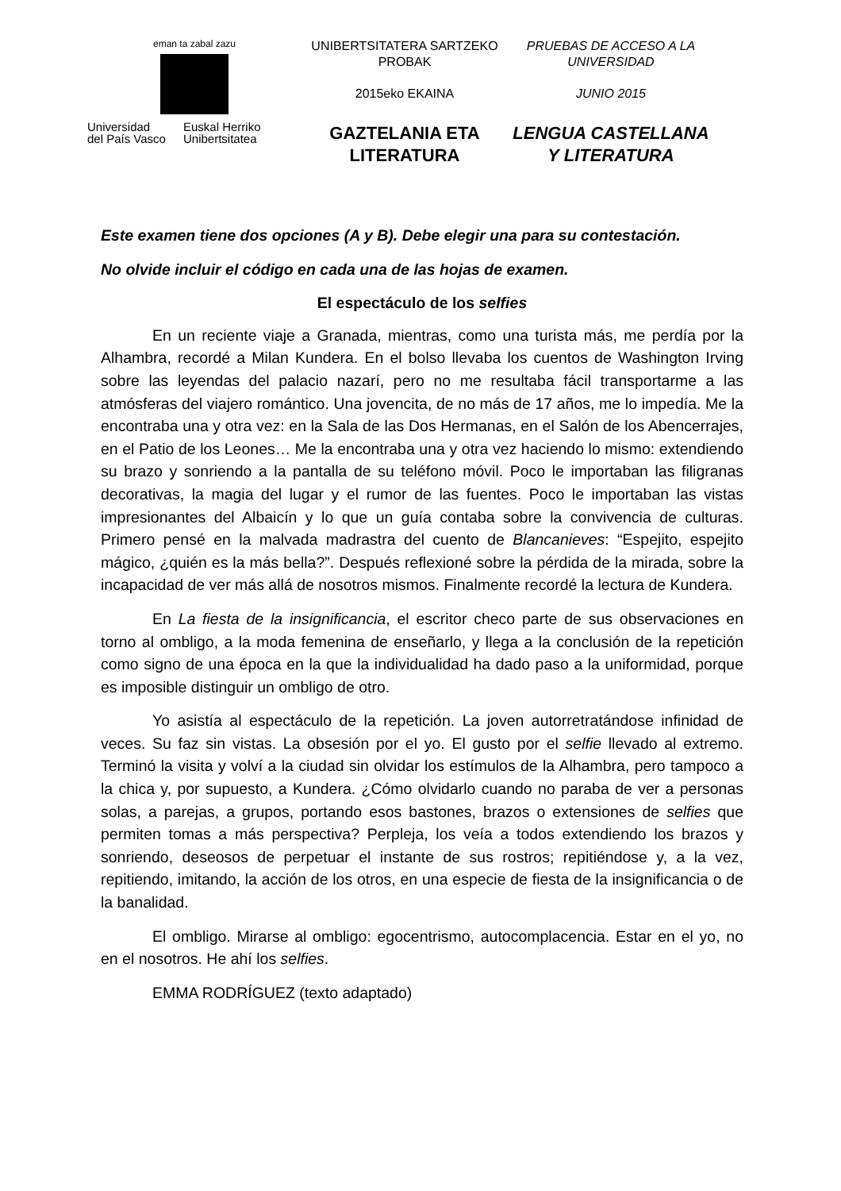​
eman ta zabal zazu
Universidad
del País Vasco Euskal Herriko
Unibertsitatea
UNIBERTSITATERA SARTZEKO PROBAK
2015eko EKAINA
GAZTELANIA ETA LITERATURA
PRUEBAS DE ACCESO A LA UNIVERSIDAD
JUNIO 2015
LENGUA CASTELLANA Y LITERATURA
Este examen tiene dos opciones (A y B). Debe elegir una para su contestación.
No olvide incluir el código en cada una de las hojas de examen.
El espectáculo de los selfies
En un reciente viaje a Granada, mientras, como una turista más, me perdía por la Alhambra, recordé a Milan Kundera. En el bolso llevaba los cuentos de Washington Irving sobre las leyendas del palacio nazarí, pero no me resultaba fácil transportarme a las atmósferas del viajero romántico. Una jovencita, de no más de 17 años, me lo impedía. Me la encontraba una y otra vez: en la Sala de las Dos Hermanas, en el Salón de los Abencerrajes, en el Patio de los Leones… Me la encontraba una y otra vez haciendo lo mismo: extendiendo su brazo y sonriendo a la pantalla de su teléfono móvil. Poco le importaban las filigranas decorativas, la magia del lugar y el rumor de las fuentes. Poco le importaban las vistas impresionantes del Albaicín y lo que un guía contaba sobre la convivencia de culturas. Primero pensé en la malvada madrastra del cuento de Blancanieves: “Espejito, espejito mágico, ¿quién es la más bella?”. Después reflexioné sobre la pérdida de la mirada, sobre la incapacidad de ver más allá de nosotros mismos. Finalmente recordé la lectura de Kundera.
En La fiesta de la insignificancia, el escritor checo parte de sus observaciones en torno al ombligo, a la moda femenina de enseñarlo, y llega a la conclusión de la repetición como signo de una época en la que la individualidad ha dado paso a la uniformidad, porque es imposible distinguir un ombligo de otro.
Yo asistía al espectáculo de la repetición. La joven autorretratándose infinidad de veces. Su faz sin vistas. La obsesión por el yo. El gusto por el selfie llevado al extremo. Terminó la visita y volví a la ciudad sin olvidar los estímulos de la Alhambra, pero tampoco a la chica y, por supuesto, a Kundera. ¿Cómo olvidarlo cuando no paraba de ver a personas solas, a parejas, a grupos, portando esos bastones, brazos o extensiones de selfies que permiten tomas a más perspectiva? Perpleja, los veía a todos extendiendo los brazos y sonriendo, deseosos de perpetuar el instante de sus rostros; repitiéndose y, a la vez, repitiendo, imitando, la acción de los otros, en una especie de fiesta de la insignificancia o de la banalidad.
El ombligo. Mirarse al ombligo: egocentrismo, autocomplacencia. Estar en el yo, no en el nosotros. He ahí los selfies.
EMMA RODRÍGUEZ (texto adaptado)